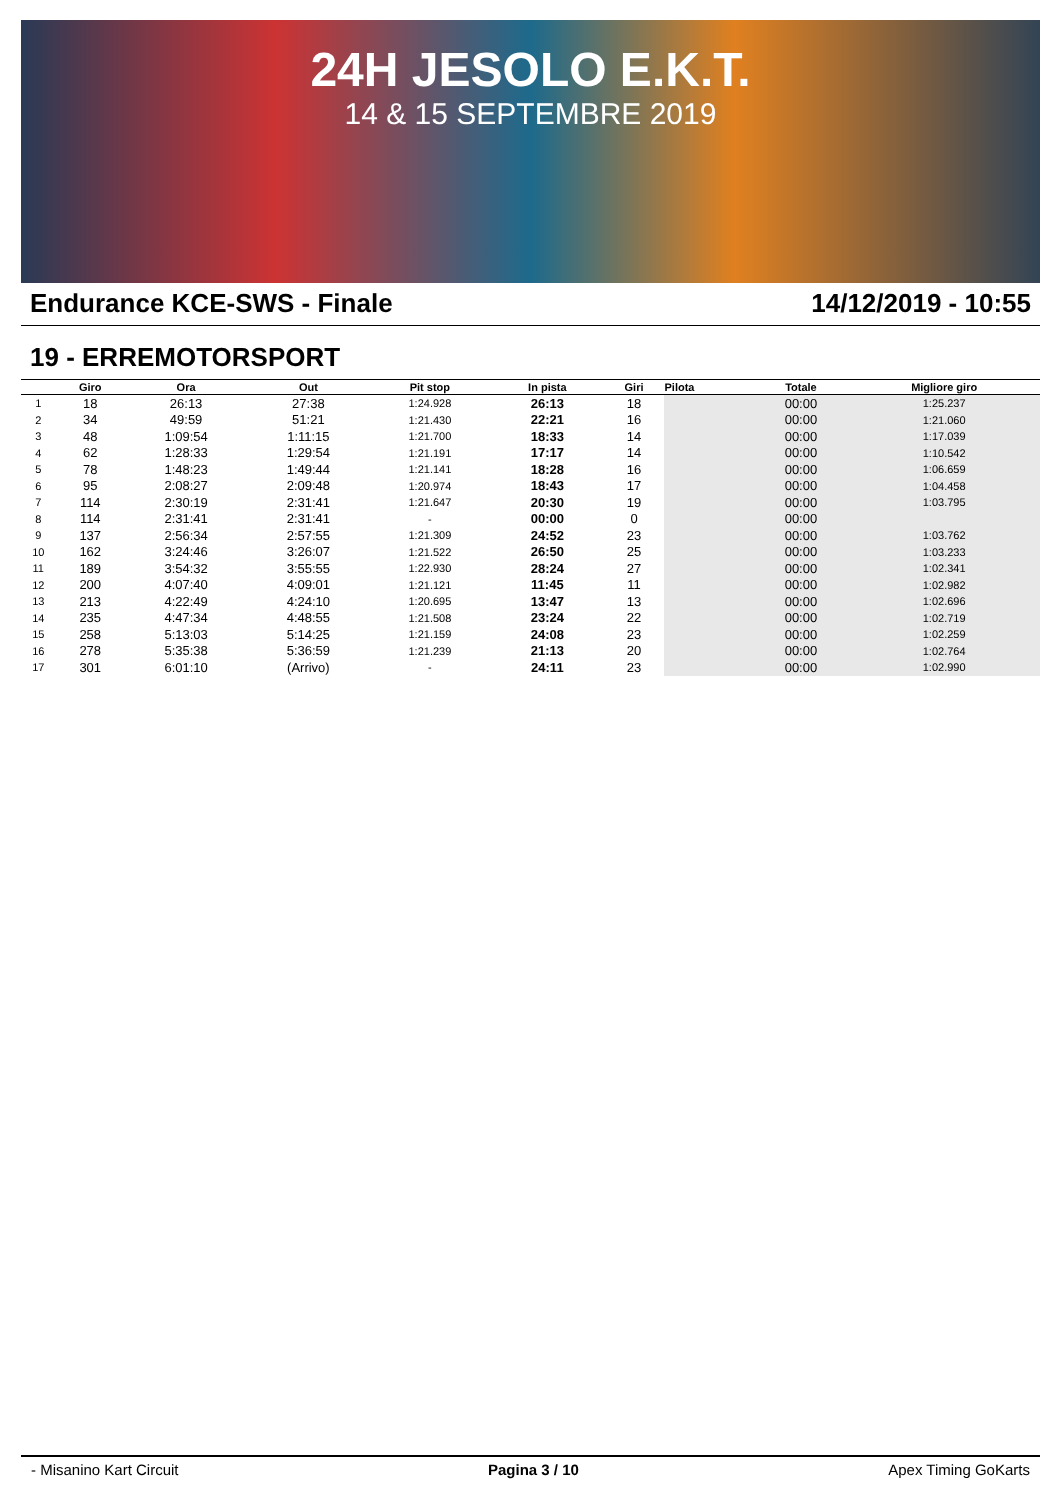24H JESOLO E.K.T.
14 & 15 SEPTEMBRE 2019
Endurance KCE-SWS - Finale 14/12/2019 - 10:55
19 - ERREMOTORSPORT
| | Giro | Ora | Out | Pit stop | In pista | Giri | Pilota | Totale | Migliore giro |
| --- | --- | --- | --- | --- | --- | --- | --- | --- | --- |
| 1 | 18 | 26:13 | 27:38 | 1:24.928 | 26:13 | 18 | | 00:00 | 1:25.237 |
| 2 | 34 | 49:59 | 51:21 | 1:21.430 | 22:21 | 16 | | 00:00 | 1:21.060 |
| 3 | 48 | 1:09:54 | 1:11:15 | 1:21.700 | 18:33 | 14 | | 00:00 | 1:17.039 |
| 4 | 62 | 1:28:33 | 1:29:54 | 1:21.191 | 17:17 | 14 | | 00:00 | 1:10.542 |
| 5 | 78 | 1:48:23 | 1:49:44 | 1:21.141 | 18:28 | 16 | | 00:00 | 1:06.659 |
| 6 | 95 | 2:08:27 | 2:09:48 | 1:20.974 | 18:43 | 17 | | 00:00 | 1:04.458 |
| 7 | 114 | 2:30:19 | 2:31:41 | 1:21.647 | 20:30 | 19 | | 00:00 | 1:03.795 |
| 8 | 114 | 2:31:41 | 2:31:41 | - | 00:00 | 0 | | 00:00 | |
| 9 | 137 | 2:56:34 | 2:57:55 | 1:21.309 | 24:52 | 23 | | 00:00 | 1:03.762 |
| 10 | 162 | 3:24:46 | 3:26:07 | 1:21.522 | 26:50 | 25 | | 00:00 | 1:03.233 |
| 11 | 189 | 3:54:32 | 3:55:55 | 1:22.930 | 28:24 | 27 | | 00:00 | 1:02.341 |
| 12 | 200 | 4:07:40 | 4:09:01 | 1:21.121 | 11:45 | 11 | | 00:00 | 1:02.982 |
| 13 | 213 | 4:22:49 | 4:24:10 | 1:20.695 | 13:47 | 13 | | 00:00 | 1:02.696 |
| 14 | 235 | 4:47:34 | 4:48:55 | 1:21.508 | 23:24 | 22 | | 00:00 | 1:02.719 |
| 15 | 258 | 5:13:03 | 5:14:25 | 1:21.159 | 24:08 | 23 | | 00:00 | 1:02.259 |
| 16 | 278 | 5:35:38 | 5:36:59 | 1:21.239 | 21:13 | 20 | | 00:00 | 1:02.764 |
| 17 | 301 | 6:01:10 | (Arrivo) | - | 24:11 | 23 | | 00:00 | 1:02.990 |
- Misanino Kart Circuit Pagina 3 / 10 Apex Timing GoKarts